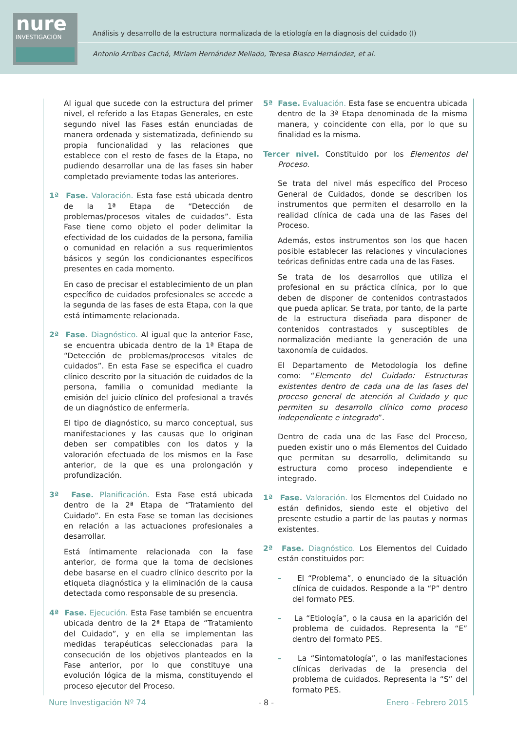nure
INVESTIGACIÓN
Análisis y desarrollo de la estructura normalizada de la etiología en la diagnosis del cuidado (I)
Antonio Arribas Cachá, Miriam Hernández Mellado, Teresa Blasco Hernández, et al.
Al igual que sucede con la estructura del primer nivel, el referido a las Etapas Generales, en este segundo nivel las Fases están enunciadas de manera ordenada y sistematizada, definiendo su propia funcionalidad y las relaciones que establece con el resto de fases de la Etapa, no pudiendo desarrollar una de las fases sin haber completado previamente todas las anteriores.
1ª Fase. Valoración. Esta fase está ubicada dentro de la 1ª Etapa de “Detección de problemas/procesos vitales de cuidados”. Esta Fase tiene como objeto el poder delimitar la efectividad de los cuidados de la persona, familia o comunidad en relación a sus requerimientos básicos y según los condicionantes específicos presentes en cada momento.
En caso de precisar el establecimiento de un plan específico de cuidados profesionales se accede a la segunda de las fases de esta Etapa, con la que está íntimamente relacionada.
2ª Fase. Diagnóstico. Al igual que la anterior Fase, se encuentra ubicada dentro de la 1ª Etapa de “Detección de problemas/procesos vitales de cuidados”. En esta Fase se especifica el cuadro clínico descrito por la situación de cuidados de la persona, familia o comunidad mediante la emisión del juicio clínico del profesional a través de un diagnóstico de enfermería.
El tipo de diagnóstico, su marco conceptual, sus manifestaciones y las causas que lo originan deben ser compatibles con los datos y la valoración efectuada de los mismos en la Fase anterior, de la que es una prolongación y profundización.
3ª Fase. Planificación. Esta Fase está ubicada dentro de la 2ª Etapa de “Tratamiento del Cuidado”. En esta Fase se toman las decisiones en relación a las actuaciones profesionales a desarrollar.
Está íntimamente relacionada con la fase anterior, de forma que la toma de decisiones debe basarse en el cuadro clínico descrito por la etiqueta diagnóstica y la eliminación de la causa detectada como responsable de su presencia.
4ª Fase. Ejecución. Esta Fase también se encuentra ubicada dentro de la 2ª Etapa de “Tratamiento del Cuidado”, y en ella se implementan las medidas terapéuticas seleccionadas para la consecución de los objetivos planteados en la Fase anterior, por lo que constituye una evolución lógica de la misma, constituyendo el proceso ejecutor del Proceso.
5ª Fase. Evaluación. Esta fase se encuentra ubicada dentro de la 3ª Etapa denominada de la misma manera, y coincidente con ella, por lo que su finalidad es la misma.
Tercer nivel. Constituido por los Elementos del Proceso.
Se trata del nivel más específico del Proceso General de Cuidados, donde se describen los instrumentos que permiten el desarrollo en la realidad clínica de cada una de las Fases del Proceso.
Además, estos instrumentos son los que hacen posible establecer las relaciones y vinculaciones teóricas definidas entre cada una de las Fases.
Se trata de los desarrollos que utiliza el profesional en su práctica clínica, por lo que deben de disponer de contenidos contrastados que pueda aplicar. Se trata, por tanto, de la parte de la estructura diseñada para disponer de contenidos contrastados y susceptibles de normalización mediante la generación de una taxonomía de cuidados.
El Departamento de Metodología los define como: “Elemento del Cuidado: Estructuras existentes dentro de cada una de las fases del proceso general de atención al Cuidado y que permiten su desarrollo clínico como proceso independiente e integrado”.
Dentro de cada una de las Fase del Proceso, pueden existir uno o más Elementos del Cuidado que permitan su desarrollo, delimitando su estructura como proceso independiente e integrado.
1ª Fase. Valoración. los Elementos del Cuidado no están definidos, siendo este el objetivo del presente estudio a partir de las pautas y normas existentes.
2ª Fase. Diagnóstico. Los Elementos del Cuidado están constituidos por:
– El “Problema”, o enunciado de la situación clínica de cuidados. Responde a la “P” dentro del formato PES.
– La “Etiología”, o la causa en la aparición del problema de cuidados. Representa la “E” dentro del formato PES.
– La “Sintomatología”, o las manifestaciones clínicas derivadas de la presencia del problema de cuidados. Representa la “S” del formato PES.
Nure Investigación Nº 74 - 8 - Enero - Febrero 2015